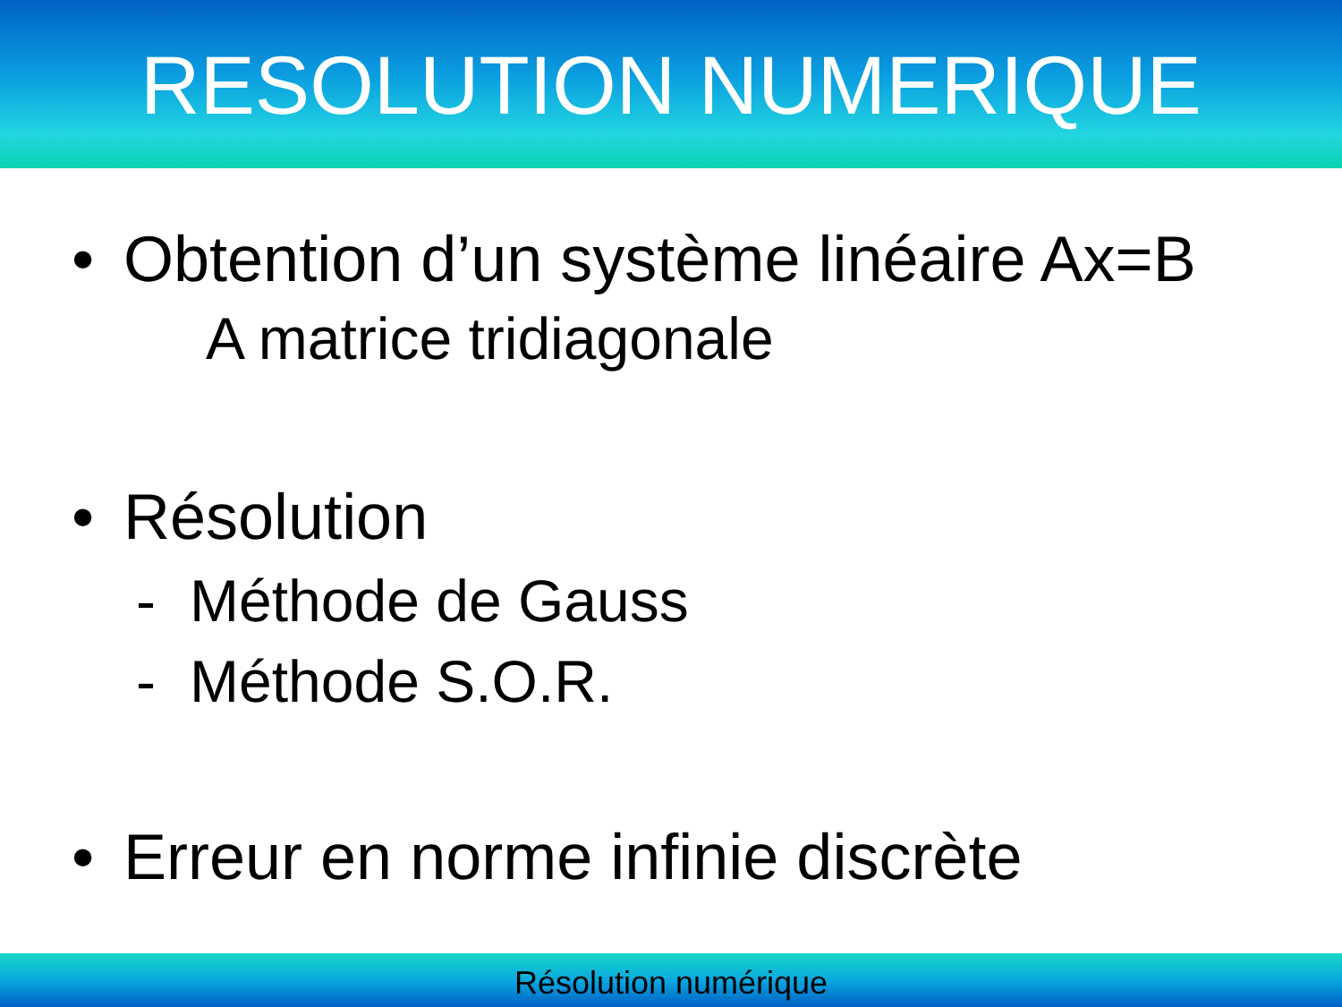RESOLUTION NUMERIQUE
• Obtention d’un système linéaire Ax=B
A matrice tridiagonale
• Résolution
- Méthode de Gauss
- Méthode S.O.R.
• Erreur en norme infinie discrète
Résolution numérique